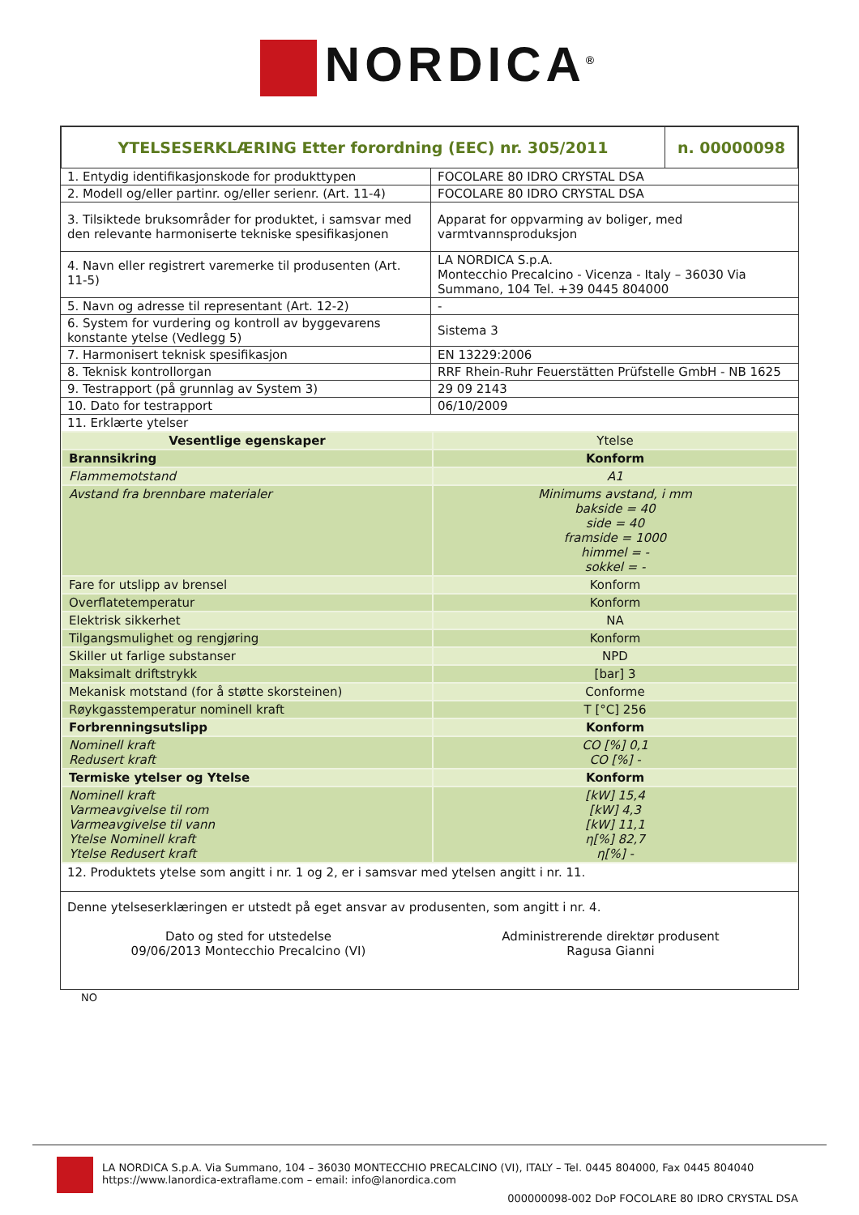NORDICA<sup>®</sup>
| YTELSESERKLÆRING Etter forordning (EEC) nr. 305/2011 | n. 00000098 |
| 1. Entydig identifikasjonskode for produkttypen | FOCOLARE 80 IDRO CRYSTAL DSA |
| 2. Modell og/eller partinr. og/eller serienr. (Art. 11-4) | FOCOLARE 80 IDRO CRYSTAL DSA |
| 3. Tilsiktede bruksområder for produktet, i samsvar med den relevante harmoniserte tekniske spesifikasjonen | Apparat for oppvarming av boliger, med varmtvannsproduksjon |
| 4. Navn eller registrert varemerke til produsenten (Art. 11-5) | LA NORDICA S.p.A. Montecchio Precalcino - Vicenza - Italy – 36030 Via Summano, 104 Tel. +39 0445 804000 |
| 5. Navn og adresse til representant (Art. 12-2) | - |
| 6. System for vurdering og kontroll av byggevarens konstante ytelse (Vedlegg 5) | Sistema 3 |
| 7. Harmonisert teknisk spesifikasjon | EN 13229:2006 |
| 8. Teknisk kontrollorgan | RRF Rhein-Ruhr Feuerstätten Prüfstelle GmbH - NB 1625 |
| 9. Testrapport (på grunnlag av System 3) | 29 09 2143 |
| 10. Dato for testrapport | 06/10/2009 |
| 11. Erklærte ytelser | |
| Vesentlige egenskaper | Ytelse |
| Brannsikring | Konform |
| Flammemotstand | A1 |
| Avstand fra brennbare materialer | Minimums avstand, i mm bakside = 40 side = 40 framside = 1000 himmel = - sokkel = - |
| Fare for utslipp av brensel | Konform |
| Overflatetemperatur | Konform |
| Elektrisk sikkerhet | NA |
| Tilgangsmulighet og rengjøring | Konform |
| Skiller ut farlige substanser | NPD |
| Maksimalt driftstrykk | [bar] 3 |
| Mekanisk motstand (for å støtte skorsteinen) | Conforme |
| Røykgasstemperatur nominell kraft | T [°C] 256 |
| Forbrenningsutslipp | Konform |
| Nominell kraft Redusert kraft | CO [%] 0,1 CO [%] - |
| Termiske ytelser og Ytelse | Konform |
| Nominell kraft Varmeavgivelse til rom Varmeavgivelse til vann Ytelse Nominell kraft Ytelse Redusert kraft | [kW] 15,4 [kW] 4,3 [kW] 11,1 η[%] 82,7 η[%] - |
12. Produktets ytelse som angitt i nr. 1 og 2, er i samsvar med ytelsen angitt i nr. 11.
Denne ytelseserklæringen er utstedt på eget ansvar av produsenten, som angitt i nr. 4.
Dato og sted for utstedelse
09/06/2013 Montecchio Precalcino (VI)
Administrerende direktør produsent
Ragusa Gianni
NO
LA NORDICA S.p.A. Via Summano, 104 – 36030 MONTECCHIO PRECALCINO (VI), ITALY – Tel. 0445 804000, Fax 0445 804040
https://www.lanordica-extraflame.com – email: info@lanordica.com
000000098-002 DoP FOCOLARE 80 IDRO CRYSTAL DSA